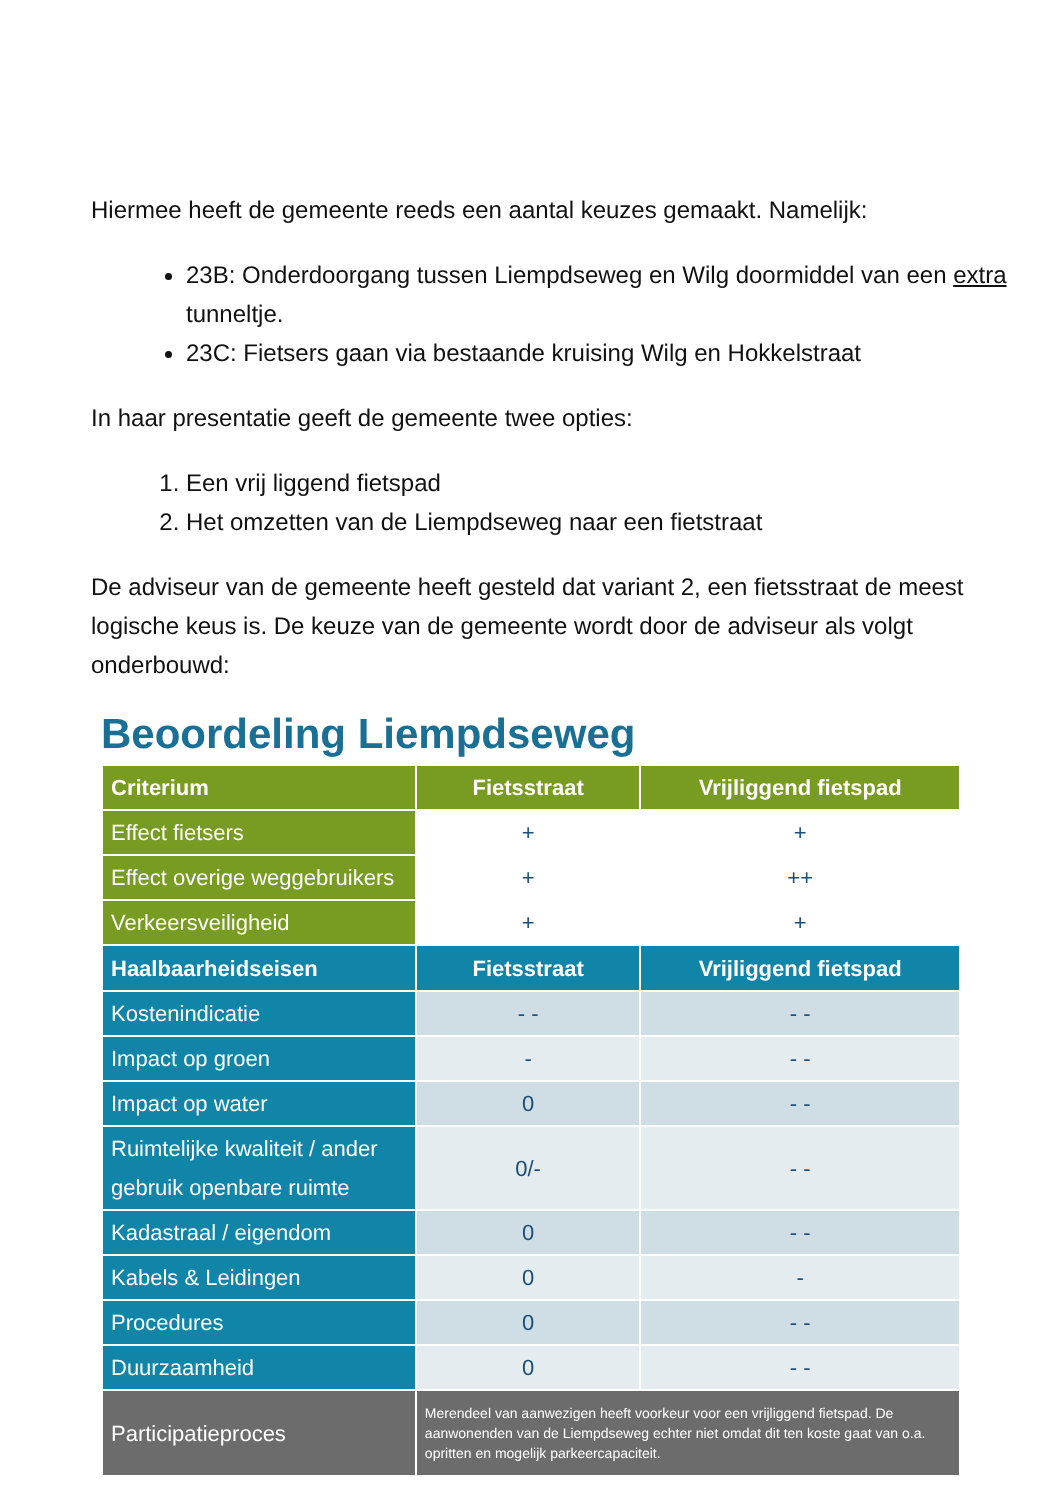Hiermee heeft de gemeente reeds een aantal keuzes gemaakt. Namelijk:
23B: Onderdoorgang tussen Liempdseweg en Wilg doormiddel van een extra tunneltje.
23C: Fietsers gaan via bestaande kruising Wilg en Hokkelstraat
In haar presentatie geeft de gemeente twee opties:
1. Een vrij liggend fietspad
2. Het omzetten van de Liempdseweg naar een fietstraat
De adviseur van de gemeente heeft gesteld dat variant 2, een fietsstraat de meest logische keus is. De keuze van de gemeente wordt door de adviseur als volgt onderbouwd:
Beoordeling Liempdseweg
| Criterium | Fietsstraat | Vrijliggend fietspad |
| --- | --- | --- |
| Effect fietsers | + | + |
| Effect overige weggebruikers | + | ++ |
| Verkeersveiligheid | + | + |
| Haalbaarheidseisen | Fietsstraat | Vrijliggend fietspad |
| Kostenindicatie | - - | - - |
| Impact op groen | - | - - |
| Impact op water | 0 | - - |
| Ruimtelijke kwaliteit / ander gebruik openbare ruimte | 0/- | - - |
| Kadastraal / eigendom | 0 | - - |
| Kabels & Leidingen | 0 | - |
| Procedures | 0 | - - |
| Duurzaamheid | 0 | - - |
| Participatieproces | Merendeel van aanwezigen heeft voorkeur voor een vrijliggend fietspad. De aanwonenden van de Liempdseweg echter niet omdat dit ten koste gaat van o.a. opritten en mogelijk parkeercapaciteit. | |